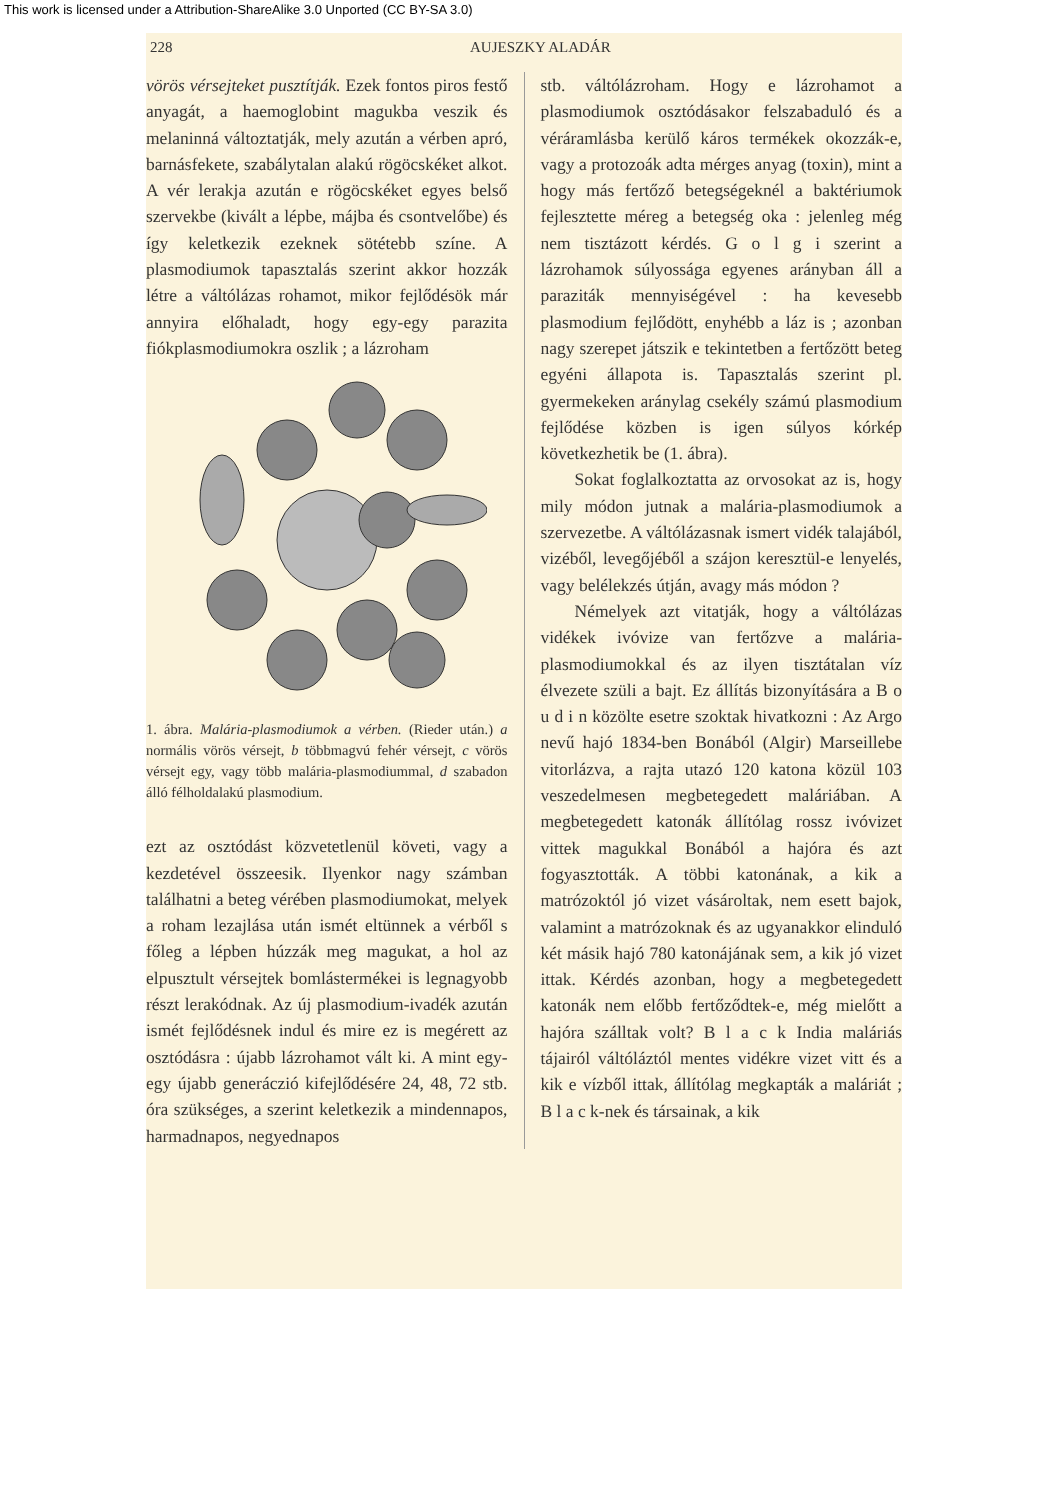This work is licensed under a Attribution-ShareAlike 3.0 Unported (CC BY-SA 3.0)
228 AUJESZKY ALADÁR
vörös vérsejteket pusztítják. Ezek fontos piros festő anyagát, a haemoglobint magukba veszik és melaninná változtatják, mely azután a vérben apró, barnásfekete, szabálytalan alakú rögöcskéket alkot. A vér lerakja azután e rögöcskéket egyes belső szervekbe (kivált a lépbe, májba és csontvelőbe) és így keletkezik ezeknek sötétebb színe. A plasmodiumok tapasztalás szerint akkor hozzák létre a váltólázas rohamot, mikor fejlődésök már annyira előhaladt, hogy egy-egy parazita fiókplasmodiumokra oszlik ; a lázroham
1. ábra. Malária-plasmodiumok a vérben. (Rieder után.) a normális vörös vérsejt, b többmagvú fehér vérsejt, c vörös vérsejt egy, vagy több malária-plasmodiummal, d szabadon álló félholdalakú plasmodium.
ezt az osztódást közvetetlenül követi, vagy a kezdetével összeesik. Ilyenkor nagy számban találhatni a beteg vérében plasmodiumokat, melyek a roham lezajlása után ismét eltünnek a vérből s főleg a lépben húzzák meg magukat, a hol az elpusztult vérsejtek bomlástermékei is legnagyobb részt lerakódnak. Az új plasmodium-ivadék azután ismét fejlődésnek indul és mire ez is megérett az osztódásra : újabb lázrohamot vált ki. A mint egy-egy újabb generáczió kifejlődésére 24, 48, 72 stb. óra szükséges, a szerint keletkezik a mindennapos, harmadnapos, negyednapos
stb. váltólázroham. Hogy e lázrohamot a plasmodiumok osztódásakor felszabaduló és a véráramlásba kerülő káros termékek okozzák-e, vagy a protozoák adta mérges anyag (toxin), mint a hogy más fertőző betegségeknél a baktériumok fejlesztette méreg a betegség oka : jelenleg még nem tisztázott kérdés. G o l g i szerint a lázrohamok súlyossága egyenes arányban áll a paraziták mennyiségével : ha kevesebb plasmodium fejlődött, enyhébb a láz is ; azonban nagy szerepet játszik e tekintetben a fertőzött beteg egyéni állapota is. Tapasztalás szerint pl. gyermekeken aránylag csekély számú plasmodium fejlődése közben is igen súlyos kórkép következhetik be (1. ábra).
Sokat foglalkoztatta az orvosokat az is, hogy mily módon jutnak a malária-plasmodiumok a szervezetbe. A váltólázasnak ismert vidék talajából, vizéből, levegőjéből a szájon keresztül-e lenyelés, vagy belélekzés útján, avagy más módon ?
Némelyek azt vitatják, hogy a váltólázas vidékek ivóvize van fertőzve a malária-plasmodiumokkal és az ilyen tisztátalan víz élvezete szüli a bajt. Ez állítás bizonyítására a B o u d i n közölte esetre szoktak hivatkozni : Az Argo nevű hajó 1834-ben Bonából (Algir) Marseillebe vitorlázva, a rajta utazó 120 katona közül 103 veszedelmesen megbetegedett maláriában. A megbetegedett katonák állítólag rossz ivóvizet vittek magukkal Bonából a hajóra és azt fogyasztották. A többi katonának, a kik a matrózoktól jó vizet vásároltak, nem esett bajok, valamint a matrózoknak és az ugyanakkor elinduló két másik hajó 780 katonájának sem, a kik jó vizet ittak. Kérdés azonban, hogy a megbetegedett katonák nem előbb fertőződtek-e, még mielőtt a hajóra szálltak volt? B l a c k India maláriás tájairól váltóláztól mentes vidékre vizet vitt és a kik e vízből ittak, állítólag megkapták a maláriát ; B l a c k-nek és társainak, a kik